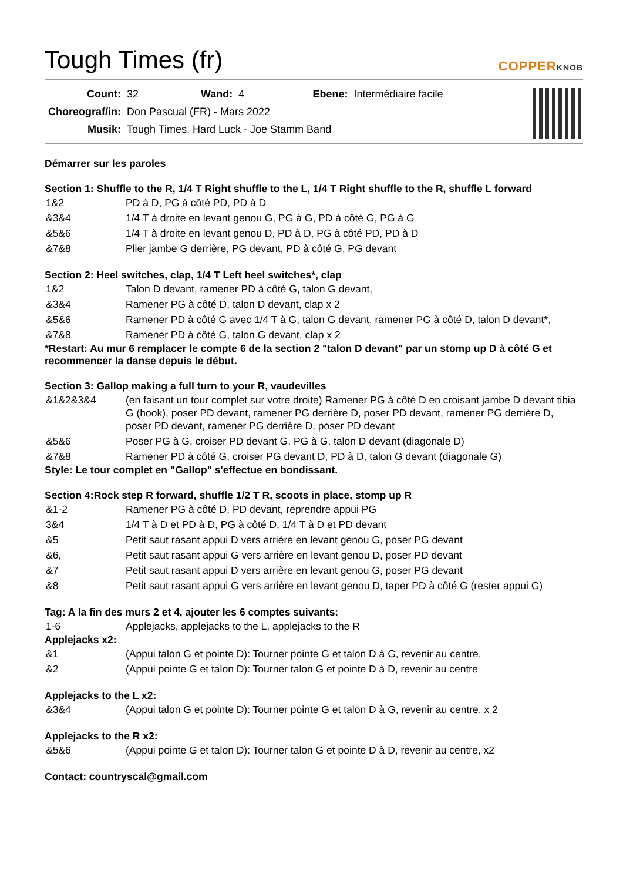Tough Times (fr) COPPERKNOB
| Count: | 32 | Wand: | 4 | Ebene: | Intermédiaire facile |
| Choreograf/in: | Don Pascual (FR) - Mars 2022 | | | | |
| Musik: | Tough Times, Hard Luck - Joe Stamm Band | | | | |
Démarrer sur les paroles
Section 1: Shuffle to the R, 1/4 T Right shuffle to the L, 1/4 T Right shuffle to the R, shuffle L forward
| 1&2 | PD à D, PG à côté PD, PD à D |
| &3&4 | 1/4 T à droite en levant genou G, PG à G, PD à côté G, PG à G |
| &5&6 | 1/4 T à droite en levant genou D, PD à D, PG à côté PD, PD à D |
| &7&8 | Plier jambe G derrière, PG devant, PD à côté G, PG devant |
Section 2: Heel switches, clap, 1/4 T Left heel switches*, clap
| 1&2 | Talon D devant, ramener PD à côté G, talon G devant, |
| &3&4 | Ramener PG à côté D, talon D devant, clap x 2 |
| &5&6 | Ramener PD à côté G avec 1/4 T à G, talon G devant, ramener PG à côté D, talon D devant*, |
| &7&8 | Ramener PD à côté G, talon G devant, clap x 2 |
*Restart: Au mur 6 remplacer le compte 6 de la section 2 "talon D devant" par un stomp up D à côté G et recommencer la danse depuis le début.
Section 3: Gallop making a full turn to your R, vaudevilles
| &1&2&3&4 | (en faisant un tour complet sur votre droite) Ramener PG à côté D en croisant jambe D devant tibia G (hook), poser PD devant, ramener PG derrière D, poser PD devant, ramener PG derrière D, poser PD devant, ramener PG derrière D, poser PD devant |
| &5&6 | Poser PG à G, croiser PD devant G, PG à G, talon D devant (diagonale D) |
| &7&8 | Ramener PD à côté G, croiser PG devant D, PD à D, talon G devant (diagonale G) |
Style: Le tour complet en "Gallop" s'effectue en bondissant.
Section 4:Rock step R forward, shuffle 1/2 T R, scoots in place, stomp up R
| &1-2 | Ramener PG à côté D, PD devant, reprendre appui PG |
| 3&4 | 1/4 T à D et PD à D, PG à côté D, 1/4 T à D et PD devant |
| &5 | Petit saut rasant appui D vers arrière en levant genou G, poser PG devant |
| &6, | Petit saut rasant appui G vers arrière en levant genou D, poser PD devant |
| &7 | Petit saut rasant appui D vers arrière en levant genou G, poser PG devant |
| &8 | Petit saut rasant appui G vers arrière en levant genou D, taper PD à côté G (rester appui G) |
Tag: A la fin des murs 2 et 4, ajouter les 6 comptes suivants:
| 1-6 | Applejacks, applejacks to the L, applejacks to the R |
Applejacks x2:
| &1 | (Appui talon G et pointe D): Tourner pointe G et talon D à G, revenir au centre, |
| &2 | (Appui pointe G et talon D): Tourner talon G et pointe D à D, revenir au centre |
Applejacks to the L x2:
| &3&4 | (Appui talon G et pointe D): Tourner pointe G et talon D à G, revenir au centre, x 2 |
Applejacks to the R x2:
| &5&6 | (Appui pointe G et talon D): Tourner talon G et pointe D à D, revenir au centre, x2 |
Contact: countryscal@gmail.com